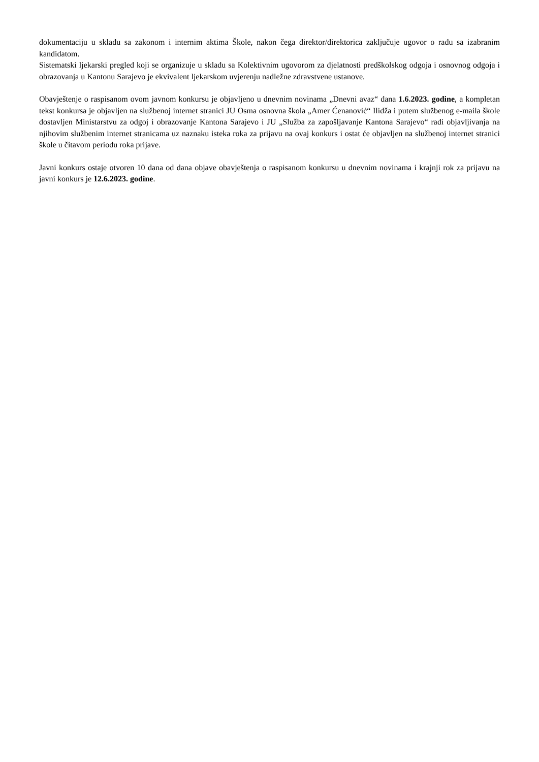dokumentaciju u skladu sa zakonom i internim aktima Škole, nakon čega direktor/direktorica zaključuje ugovor o radu sa izabranim kandidatom.
Sistematski ljekarski pregled koji se organizuje u skladu sa Kolektivnim ugovorom za djelatnosti predškolskog odgoja i osnovnog odgoja i obrazovanja u Kantonu Sarajevo je ekvivalent ljekarskom uvjerenju nadležne zdravstvene ustanove.
Obavještenje o raspisanom ovom javnom konkursu je objavljeno u dnevnim novinama „Dnevni avaz“ dana 1.6.2023. godine, a kompletan tekst konkursa je objavljen na službenoj internet stranici JU Osma osnovna škola „Amer Ćenanović“ Ilidža i putem službenog e-maila škole dostavljen Ministarstvu za odgoj i obrazovanje Kantona Sarajevo i JU „Služba za zapošljavanje Kantona Sarajevo“ radi objavljivanja na njihovim službenim internet stranicama uz naznaku isteka roka za prijavu na ovaj konkurs i ostat će objavljen na službenoj internet stranici škole u čitavom periodu roka prijave.
Javni konkurs ostaje otvoren 10 dana od dana objave obavještenja o raspisanom konkursu u dnevnim novinama i krajnji rok za prijavu na javni konkurs je 12.6.2023. godine.